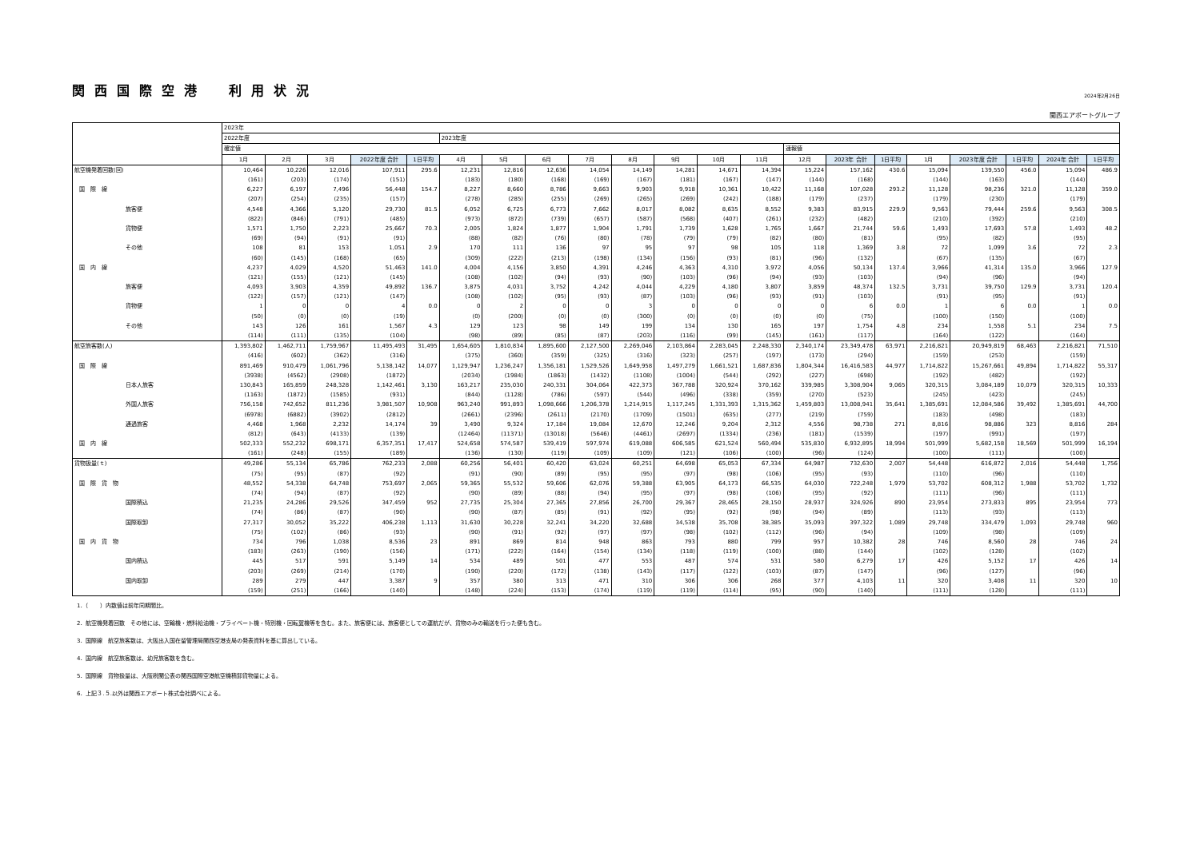関西国際空港　利用状況
2024年2月26日
関西エアポートグループ
| | 2023年 | | | | | | | | | | | | | | | | | | | | |
| --- | --- | --- | --- | --- | --- | --- | --- | --- | --- | --- | --- | --- | --- | --- | --- | --- | --- | --- | --- | --- | --- |
| | 2022年度 | | | | | 2023年度 | | | | | | | | | | | | | | | |
| | 確定値 | | | | | | | | | | | | | 速報値 | | | | | | | |
| | 1月 | 2月 | 3月 | 2022年度 合計 | 1日平均 | 4月 | 5月 | 6月 | 7月 | 8月 | 9月 | 10月 | 11月 | 12月 | 2023年 合計 | 1日平均 | 1月 | 2023年度 合計 | 1日平均 | 2024年 合計 | 1日平均 |
| 航空機発着回数(回) | 10,464 | 10,226 | 12,016 | 107,911 | 295.6 | 12,231 | 12,816 | 12,636 | 14,054 | 14,149 | 14,281 | 14,671 | 14,394 | 15,224 | 157,162 | 430.6 | 15,094 | 139,550 | 456.0 | 15,094 | 486.9 |
| | (161) | (203) | (174) | (151) | | (183) | (180) | (168) | (169) | (167) | (181) | (167) | (147) | (144) | (168) | | (144) | (163) | | (144) | |
| 国 際 線 | 6,227 | 6,197 | 7,496 | 56,448 | 154.7 | 8,227 | 8,660 | 8,786 | 9,663 | 9,903 | 9,918 | 10,361 | 10,422 | 11,168 | 107,028 | 293.2 | 11,128 | 98,236 | 321.0 | 11,128 | 359.0 |
| | (207) | (254) | (235) | (157) | | (278) | (285) | (255) | (269) | (265) | (269) | (242) | (188) | (179) | (237) | | (179) | (230) | | (179) | |
| 旅客便 | 4,548 | 4,366 | 5,120 | 29,730 | 81.5 | 6,052 | 6,725 | 6,773 | 7,662 | 8,017 | 8,082 | 8,635 | 8,552 | 9,383 | 83,915 | 229.9 | 9,563 | 79,444 | 259.6 | 9,563 | 308.5 |
| | (822) | (846) | (791) | (485) | | (973) | (872) | (739) | (657) | (587) | (568) | (407) | (261) | (232) | (482) | | (210) | (392) | | (210) | |
| 貨物便 | 1,571 | 1,750 | 2,223 | 25,667 | 70.3 | 2,005 | 1,824 | 1,877 | 1,904 | 1,791 | 1,739 | 1,628 | 1,765 | 1,667 | 21,744 | 59.6 | 1,493 | 17,693 | 57.8 | 1,493 | 48.2 |
| | (69) | (94) | (91) | (91) | | (88) | (82) | (76) | (80) | (78) | (79) | (79) | (82) | (80) | (81) | | (95) | (82) | | (95) | |
| その他 | 108 | 81 | 153 | 1,051 | 2.9 | 170 | 111 | 136 | 97 | 95 | 97 | 98 | 105 | 118 | 1,369 | 3.8 | 72 | 1,099 | 3.6 | 72 | 2.3 |
| | (60) | (145) | (168) | (65) | | (309) | (222) | (213) | (198) | (134) | (156) | (93) | (81) | (96) | (132) | | (67) | (135) | | (67) | |
| 国 内 線 | 4,237 | 4,029 | 4,520 | 51,463 | 141.0 | 4,004 | 4,156 | 3,850 | 4,391 | 4,246 | 4,363 | 4,310 | 3,972 | 4,056 | 50,134 | 137.4 | 3,966 | 41,314 | 135.0 | 3,966 | 127.9 |
| | (121) | (155) | (121) | (145) | | (108) | (102) | (94) | (93) | (90) | (103) | (96) | (94) | (93) | (103) | | (94) | (96) | | (94) | |
| 旅客便 | 4,093 | 3,903 | 4,359 | 49,892 | 136.7 | 3,875 | 4,031 | 3,752 | 4,242 | 4,044 | 4,229 | 4,180 | 3,807 | 3,859 | 48,374 | 132.5 | 3,731 | 39,750 | 129.9 | 3,731 | 120.4 |
| | (122) | (157) | (121) | (147) | | (108) | (102) | (95) | (93) | (87) | (103) | (96) | (93) | (91) | (103) | | (91) | (95) | | (91) | |
| 貨物便 | 1 | 0 | 0 | 4 | 0.0 | 0 | 2 | 0 | 0 | 3 | 0 | 0 | 0 | 0 | 6 | 0.0 | 1 | 6 | 0.0 | 1 | 0.0 |
| | (50) | (0) | (0) | (19) | | (0) | (200) | (0) | (0) | (300) | (0) | (0) | (0) | (0) | (75) | | (100) | (150) | | (100) | |
| その他 | 143 | 126 | 161 | 1,567 | 4.3 | 129 | 123 | 98 | 149 | 199 | 134 | 130 | 165 | 197 | 1,754 | 4.8 | 234 | 1,558 | 5.1 | 234 | 7.5 |
| | (114) | (111) | (135) | (104) | | (98) | (89) | (85) | (87) | (203) | (116) | (99) | (145) | (161) | (117) | | (164) | (122) | | (164) | |
| 航空旅客数(人) | 1,393,802 | 1,462,711 | 1,759,967 | 11,495,493 | 31,495 | 1,654,605 | 1,810,834 | 1,895,600 | 2,127,500 | 2,269,046 | 2,103,864 | 2,283,045 | 2,248,330 | 2,340,174 | 23,349,478 | 63,971 | 2,216,821 | 20,949,819 | 68,463 | 2,216,821 | 71,510 |
| | (416) | (602) | (362) | (316) | | (375) | (360) | (359) | (325) | (316) | (323) | (257) | (197) | (173) | (294) | | (159) | (253) | | (159) | |
| 国 際 線 | 891,469 | 910,479 | 1,061,796 | 5,138,142 | 14,077 | 1,129,947 | 1,236,247 | 1,356,181 | 1,529,526 | 1,649,958 | 1,497,279 | 1,661,521 | 1,687,836 | 1,804,344 | 16,416,583 | 44,977 | 1,714,822 | 15,267,661 | 49,894 | 1,714,822 | 55,317 |
| | (3938) | (4562) | (2908) | (1872) | | (2034) | (1984) | (1863) | (1432) | (1108) | (1004) | (544) | (292) | (227) | (698) | | (192) | (482) | | (192) | |
| 日本人旅客 | 130,843 | 165,859 | 248,328 | 1,142,461 | 3,130 | 163,217 | 235,030 | 240,331 | 304,064 | 422,373 | 367,788 | 320,924 | 370,162 | 339,985 | 3,308,904 | 9,065 | 320,315 | 3,084,189 | 10,079 | 320,315 | 10,333 |
| | (1163) | (1872) | (1585) | (931) | | (844) | (1128) | (786) | (597) | (544) | (496) | (338) | (359) | (270) | (523) | | (245) | (423) | | (245) | |
| 外国人旅客 | 756,158 | 742,652 | 811,236 | 3,981,507 | 10,908 | 963,240 | 991,893 | 1,098,666 | 1,206,378 | 1,214,915 | 1,117,245 | 1,331,393 | 1,315,362 | 1,459,803 | 13,008,941 | 35,641 | 1,385,691 | 12,084,586 | 39,492 | 1,385,691 | 44,700 |
| | (6978) | (6882) | (3902) | (2812) | | (2661) | (2396) | (2611) | (2170) | (1709) | (1501) | (635) | (277) | (219) | (759) | | (183) | (498) | | (183) | |
| 通過旅客 | 4,468 | 1,968 | 2,232 | 14,174 | 39 | 3,490 | 9,324 | 17,184 | 19,084 | 12,670 | 12,246 | 9,204 | 2,312 | 4,556 | 98,738 | 271 | 8,816 | 98,886 | 323 | 8,816 | 284 |
| | (812) | (643) | (4133) | (139) | | (12464) | (11371) | (13018) | (5646) | (4461) | (2697) | (1334) | (236) | (181) | (1539) | | (197) | (991) | | (197) | |
| 国 内 線 | 502,333 | 552,232 | 698,171 | 6,357,351 | 17,417 | 524,658 | 574,587 | 539,419 | 597,974 | 619,088 | 606,585 | 621,524 | 560,494 | 535,830 | 6,932,895 | 18,994 | 501,999 | 5,682,158 | 18,569 | 501,999 | 16,194 |
| | (161) | (248) | (155) | (189) | | (136) | (130) | (119) | (109) | (109) | (121) | (106) | (100) | (96) | (124) | | (100) | (111) | | (100) | |
| 貨物扱量(ｔ) | 49,286 | 55,134 | 65,786 | 762,233 | 2,088 | 60,256 | 56,401 | 60,420 | 63,024 | 60,251 | 64,698 | 65,053 | 67,334 | 64,987 | 732,630 | 2,007 | 54,448 | 616,872 | 2,016 | 54,448 | 1,756 |
| | (75) | (95) | (87) | (92) | | (91) | (90) | (89) | (95) | (95) | (97) | (98) | (106) | (95) | (93) | | (110) | (96) | | (110) | |
| 国 際 貨 物 | 48,552 | 54,338 | 64,748 | 753,697 | 2,065 | 59,365 | 55,532 | 59,606 | 62,076 | 59,388 | 63,905 | 64,173 | 66,535 | 64,030 | 722,248 | 1,979 | 53,702 | 608,312 | 1,988 | 53,702 | 1,732 |
| | (74) | (94) | (87) | (92) | | (90) | (89) | (88) | (94) | (95) | (97) | (98) | (106) | (95) | (92) | | (111) | (96) | | (111) | |
| 国際積込 | 21,235 | 24,286 | 29,526 | 347,459 | 952 | 27,735 | 25,304 | 27,365 | 27,856 | 26,700 | 29,367 | 28,465 | 28,150 | 28,937 | 324,926 | 890 | 23,954 | 273,833 | 895 | 23,954 | 773 |
| | (74) | (86) | (87) | (90) | | (90) | (87) | (85) | (91) | (92) | (95) | (92) | (98) | (94) | (89) | | (113) | (93) | | (113) | |
| 国際取卸 | 27,317 | 30,052 | 35,222 | 406,238 | 1,113 | 31,630 | 30,228 | 32,241 | 34,220 | 32,688 | 34,538 | 35,708 | 38,385 | 35,093 | 397,322 | 1,089 | 29,748 | 334,479 | 1,093 | 29,748 | 960 |
| | (75) | (102) | (86) | (93) | | (90) | (91) | (92) | (97) | (97) | (98) | (102) | (112) | (96) | (94) | | (109) | (98) | | (109) | |
| 国 内 貨 物 | 734 | 796 | 1,038 | 8,536 | 23 | 891 | 869 | 814 | 948 | 863 | 793 | 880 | 799 | 957 | 10,382 | 28 | 746 | 8,560 | 28 | 746 | 24 |
| | (183) | (263) | (190) | (156) | | (171) | (222) | (164) | (154) | (134) | (118) | (119) | (100) | (88) | (144) | | (102) | (128) | | (102) | |
| 国内積込 | 445 | 517 | 591 | 5,149 | 14 | 534 | 489 | 501 | 477 | 553 | 487 | 574 | 531 | 580 | 6,279 | 17 | 426 | 5,152 | 17 | 426 | 14 |
| | (203) | (269) | (214) | (170) | | (190) | (220) | (172) | (138) | (143) | (117) | (122) | (103) | (87) | (147) | | (96) | (127) | | (96) | |
| 国内取卸 | 289 | 279 | 447 | 3,387 | 9 | 357 | 380 | 313 | 471 | 310 | 306 | 306 | 268 | 377 | 4,103 | 11 | 320 | 3,408 | 11 | 320 | 10 |
| | (159) | (251) | (166) | (140) | | (148) | (224) | (153) | (174) | (119) | (119) | (114) | (95) | (90) | (140) | | (111) | (128) | | (111) | |
1．（　　）内数値は前年同期間比。
2．航空機発着回数　その他には、空輸機・燃料給油機・プライベート機・特別機・回転翼機等を含む。また、旅客便には、旅客便としての運航だが、貨物のみの輸送を行った便も含む。
3．国際線　航空旅客数は、大阪出入国在留管理局関西空港支局の発表資料を基に算出している。
4．国内線　航空旅客数は、幼児旅客数を含む。
5．国際線　貨物扱量は、大阪税関公表の関西国際空港航空機積卸貨物量による。
6．上記３.５.以外は関西エアポート株式会社調べによる。